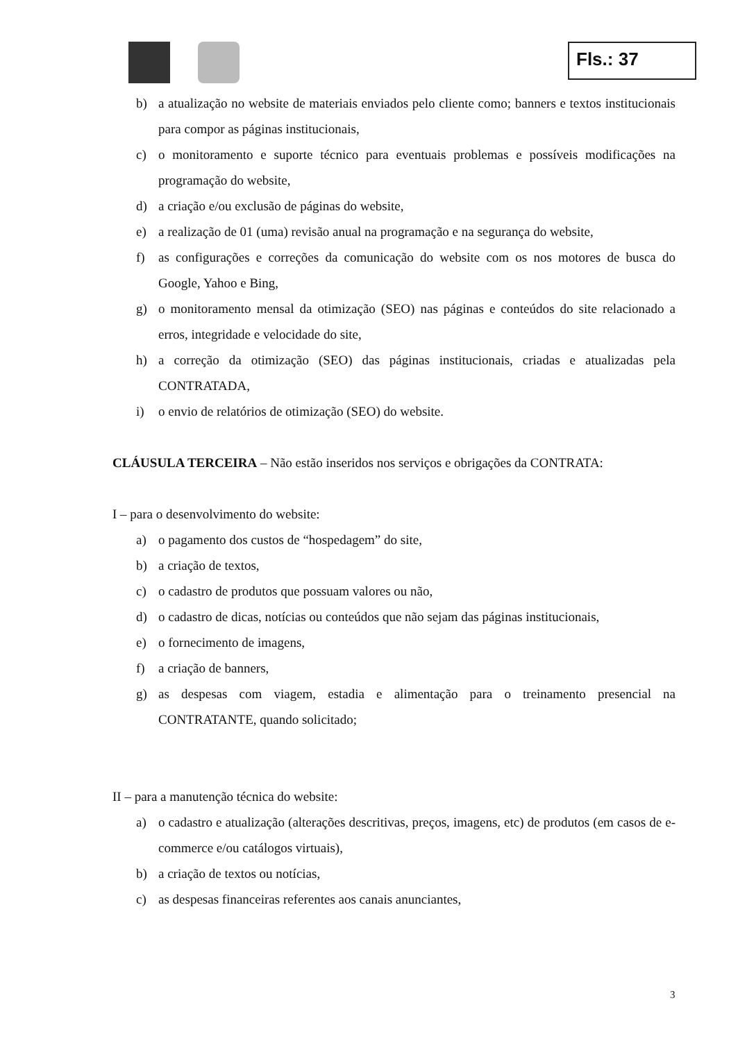Fls.: 37
b) a atualização no website de materiais enviados pelo cliente como; banners e textos institucionais para compor as páginas institucionais,
c) o monitoramento e suporte técnico para eventuais problemas e possíveis modificações na programação do website,
d) a criação e/ou exclusão de páginas do website,
e) a realização de 01 (uma) revisão anual na programação e na segurança do website,
f) as configurações e correções da comunicação do website com os nos motores de busca do Google, Yahoo e Bing,
g) o monitoramento mensal da otimização (SEO) nas páginas e conteúdos do site relacionado a erros, integridade e velocidade do site,
h) a correção da otimização (SEO) das páginas institucionais, criadas e atualizadas pela CONTRATADA,
i) o envio de relatórios de otimização (SEO) do website.
CLÁUSULA TERCEIRA – Não estão inseridos nos serviços e obrigações da CONTRATA:
I – para o desenvolvimento do website:
a) o pagamento dos custos de “hospedagem” do site,
b) a criação de textos,
c) o cadastro de produtos que possuam valores ou não,
d) o cadastro de dicas, notícias ou conteúdos que não sejam das páginas institucionais,
e) o fornecimento de imagens,
f) a criação de banners,
g) as despesas com viagem, estadia e alimentação para o treinamento presencial na CONTRATANTE, quando solicitado;
II – para a manutenção técnica do website:
a) o cadastro e atualização (alterações descritivas, preços, imagens, etc) de produtos (em casos de e-commerce e/ou catálogos virtuais),
b) a criação de textos ou notícias,
c) as despesas financeiras referentes aos canais anunciantes,
3